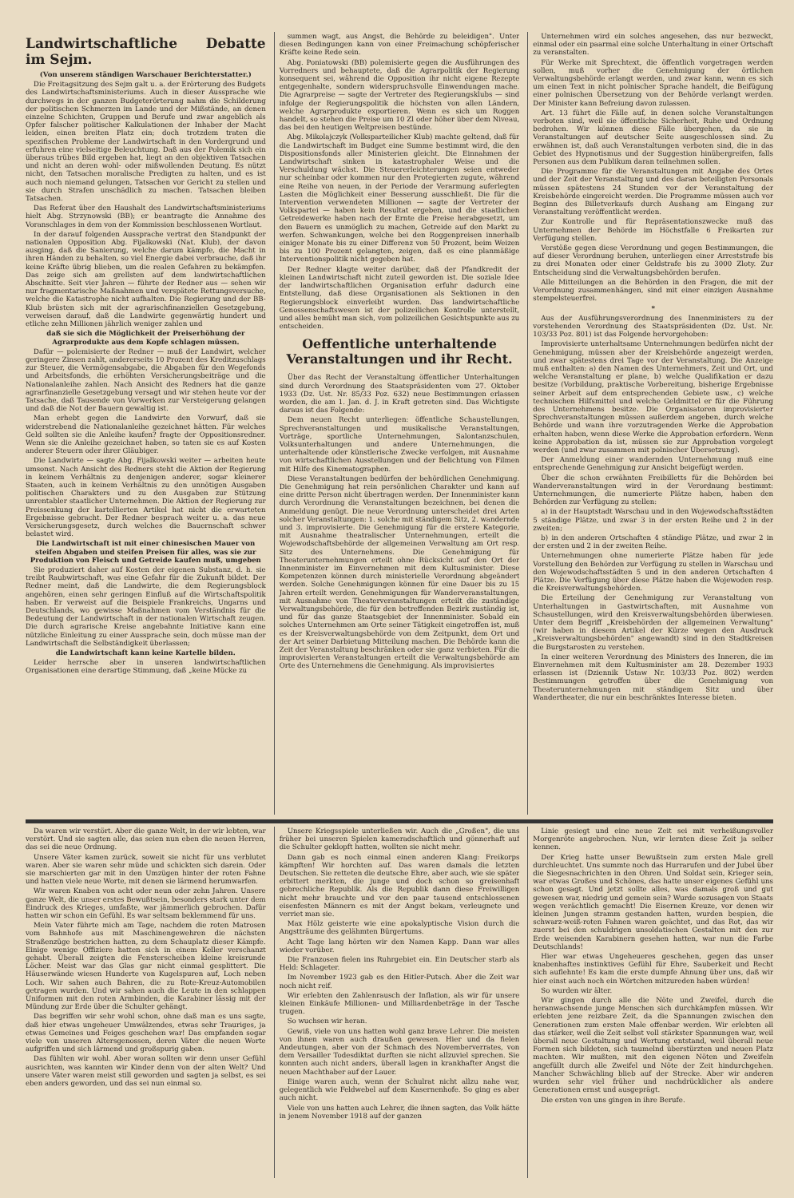Landwirtschaftliche Debatte im Sejm.
(Von unserem ständigen Warschauer Berichterstatter.)
Die Freitagsitzung des Sejm galt u. a. der Erörterung des Budgets des Landwirtschaftsministeriums. Auch in dieser Aussprache wie durchwegs in der ganzen Budgeterörterung nahm die Schilderung der politischen Schmerzen im Lande und der Mißstände, an denen einzelne Schichten, Gruppen und Berufe und zwar angeblich als Opfer falscher politischer Kalkulationen der Inhaber der Macht leiden, einen breiten Platz ein; doch trotzdem traten die spezifischen Probleme der Landwirtschaft in den Vordergrund und erfuhren eine vielseitige Beleuchtung. Daß aus der Polemik sich ein überaus trübes Bild ergeben hat, liegt an den objektiven Tatsachen und nicht an deren wohl- oder mißwollenden Deutung. Es nützt nicht, den Tatsachen moralische Predigten zu halten, und es ist auch noch niemand gelungen, Tatsachen vor Gericht zu stellen und sie durch Strafen unschädlich zu machen. Tatsachen bleiben Tatsachen.
Das Referat über den Haushalt des Landwirtschaftsministeriums hielt Abg. Strzynowski (BB); er beantragte die Annahme des Voranschlages in dem von der Kommission beschlossenen Wortlaut.
In der darauf folgenden Aussprache vertrat den Standpunkt der nationalen Opposition Abg. Fijalkowski (Nat. Klub), der davon ausging, daß die Sanierung, welche darum kämpfe, die Macht in ihren Händen zu behalten, so viel Energie dabei verbrauche, daß ihr keine Kräfte übrig blieben, um die realen Gefahren zu bekämpfen. Das zeige sich am grellsten auf dem landwirtschaftlichen Abschnitte. Seit vier Jahren — führte der Redner aus — sehen wir nur fragmentarische Maßnahmen und verspätete Rettungsversuche, welche die Katastrophe nicht aufhalten. Die Regierung und der BB-Klub brüsten sich mit der agrarischfinanziellen Gesetzgebung, verweisen darauf, daß die Landwirte gegenwärtig hundert und etliche zehn Millionen jährlich weniger zahlen und
daß sie sich die Möglichkeit der Preiserhöhung der Agrarprodukte aus dem Kopfe schlagen müssen.
Dafür — polemisierte der Redner — muß der Landwirt, welcher geringere Zinsen zahlt, andererseits 10 Prozent des Kreditzuschlags zur Steuer, die Vermögensabgabe, die Abgaben für den Wegefonds und Arbeitsfonds, die erhöhten Versicherungsbeiträge und die Nationalanleihe zahlen. Nach Ansicht des Redners hat die ganze agrarfinanzielle Gesetzgebung versagt und wir stehen heute vor der Tatsache, daß Tausende von Vorwerken zur Versteigerung gelangen und daß die Not der Bauern gewaltig ist.
Man erhebt gegen die Landwirte den Vorwurf, daß sie widerstrebend die Nationalanleihe gezeichnet hätten. Für welches Geld sollten sie die Anleihe kaufen? fragte der Oppositionsredner. Wenn sie die Anleihe gezeichnet haben, so taten sie es auf Kosten anderer Steuern oder ihrer Gläubiger.
Die Landwirte — sagte Abg. Fijalkowski weiter — arbeiten heute umsonst. Nach Ansicht des Redners steht die Aktion der Regierung in keinem Verhältnis zu denjenigen anderer, sogar kleinerer Staaten, auch in keinem Verhältnis zu den unnötigen Ausgaben politischen Charakters und zu den Ausgaben zur Stützung unrentabler staatlicher Unternehmen. Die Aktion der Regierung zur Preissenkung der kartellierten Artikel hat nicht die erwarteten Ergebnisse gebracht. Der Redner besprach weiter u. a. das neue Versicherungsgesetz, durch welches die Bauernschaft schwer belastet wird.
Die Landwirtschaft ist mit einer chinesischen Mauer von steifen Abgaben und steifen Preisen für alles, was sie zur Produktion von Fleisch und Getreide kaufen muß, umgeben
Sie produziert daher auf Kosten der eigenen Substanz, d. h. sie treibt Raubwirtschaft, was eine Gefahr für die Zukunft bildet. Der Redner meint, daß die Landwirte, die dem Regierungsblock angehören, einen sehr geringen Einfluß auf die Wirtschaftspolitik haben. Er verweist auf die Beispiele Frankreichs, Ungarns und Deutschlands, wo gewisse Maßnahmen vom Verständnis für die Bedeutung der Landwirtschaft in der nationalen Wirtschaft zeugen. Die durch agrarische Kreise angebahnte Initiative kann eine nützliche Einleitung zu einer Aussprache sein, doch müsse man der Landwirtschaft die Selbständigkeit überlassen;
die Landwirtschaft kann keine Kartelle bilden.
Leider herrsche aber in unseren landwirtschaftlichen Organisationen eine derartige Stimmung, daß „keine Mücke zu
summen wagt, aus Angst, die Behörde zu beleidigen". Unter diesen Bedingungen kann von einer Freimachung schöpferischer Kräfte keine Rede sein.
Abg. Poniatowski (BB) polemisierte gegen die Ausführungen des Vorredners und behauptete, daß die Agrarpolitik der Regierung konsequent sei, während die Opposition ihr nicht eigene Rezepte entgegenhalte, sondern widerspruchsvolle Einwendungen mache. Die Agrarpreise — sagte der Vertreter des Regierungsklubs — sind infolge der Regierungspolitik die höchsten von allen Ländern, welche Agrarprodukte exportieren. Wenn es sich um Roggen handelt, so stehen die Preise um 10 Zl oder höher über dem Niveau, das bei den heutigen Weltpreisen bestünde.
Abg. Mikolajczyk (Volksparteilicher Klub) machte geltend, daß für die Landwirtschaft im Budget eine Summe bestimmt wird, die den Dispositionsfonds aller Ministerien gleicht. Die Einnahmen der Landwirtschaft sinken in katastrophaler Weise und die Verschuldung wächst. Die Steuererleichterungen seien entweder nur scheinbar oder kommen nur den Protegierten zugute, während eine Reihe von neuen, in der Periode der Verarmung auferlegten Lasten die Möglichkeit einer Besserung ausschließt. Die für die Intervention verwendeten Millionen — sagte der Vertreter der Volkspartei — haben kein Resultat ergeben, und die staatlichen Getreidewerke haben nach der Ernte die Preise herabgesetzt, um den Bauern es unmöglich zu machen, Getreide auf den Markt zu werfen. Schwankungen, welche bei den Roggenpreisen innerhalb einiger Monate bis zu einer Differenz von 50 Prozent, beim Weizen bis zu 100 Prozent gelangten, zeigen, daß es eine planmäßige Interventionspolitik nicht gegeben hat.
Der Redner klagte weiter darüber, daß der Pfandkredit der kleinen Landwirtschaft nicht zuteil geworden ist. Die soziale Idee der landwirtschaftlichen Organisation erfuhr dadurch eine Entstellung, daß diese Organisationen als Sektionen in den Regierungsblock einverleibt wurden. Das landwirtschaftliche Genossenschaftswesen ist der polizeilichen Kontrolle unterstellt, und alles bemüht man sich, vom polizeilichen Gesichtspunkte aus zu entscheiden.
Oeffentliche unterhaltende Veranstaltungen und ihr Recht.
Über das Recht der Veranstaltung öffentlicher Unterhaltungen sind durch Verordnung des Staatspräsidenten vom 27. Oktober 1933 (Dz. Ust. Nr. 85/33 Poz. 632) neue Bestimmungen erlassen worden, die am 1. Jan. d. J. in Kraft getreten sind. Das Wichtigste daraus ist das Folgende:
Dem neuen Recht unterliegen: öffentliche Schaustellungen, Sprechveranstaltungen und musikalische Veranstaltungen, Vorträge, sportliche Unternehmungen, Salontanzschulen, Volksunterhaltungen und andere Unternehmungen, die unterhaltende oder künstlerische Zwecke verfolgen, mit Ausnahme von wirtschaftlichen Ausstellungen und der Belichtung von Filmen mit Hilfe des Kinematographen.
Diese Veranstaltungen bedürfen der behördlichen Genehmigung. Die Genehmigung hat rein persönlichen Charakter und kann auf eine dritte Person nicht übertragen werden. Der Innenminister kann durch Verordnung die Veranstaltungen bezeichnen, bei denen die Anmeldung genügt. Die neue Verordnung unterscheidet drei Arten solcher Veranstaltungen: 1. solche mit ständigem Sitz, 2. wandernde und 3. improvisierte. Die Genehmigung für die erstere Kategorie, mit Ausnahme theatralischer Unternehmungen, erteilt die Wojewodschaftsbehörde der allgemeinen Verwaltung am Ort resp. Sitz des Unternehmens. Die Genehmigung für Theaterunternehmungen erteilt ohne Rücksicht auf den Ort der Innenminister im Einvernehmen mit dem Kultusminister. Diese Kompetenzen können durch ministerielle Verordnung abgeändert werden. Solche Genehmigungen können für eine Dauer bis zu 15 Jahren erteilt werden. Genehmigungen für Wanderveranstaltungen, mit Ausnahme von Theaterveranstaltungen erteilt die zuständige Verwaltungsbehörde, die für den betreffenden Bezirk zuständig ist, und für das ganze Staatsgebiet der Innenminister. Sobald ein solches Unternehmen am Orte seiner Tätigkeit eingetroffen ist, muß es der Kreisverwaltungsbehörde von dem Zeitpunkt, dem Ort und der Art seiner Darbietung Mitteilung machen. Die Behörde kann die Zeit der Veranstaltung beschränken oder sie ganz verbieten. Für die improvisierten Veranstaltungen erteilt die Verwaltungsbehörde am Orte des Unternehmens die Genehmigung. Als improvisiertes
Unternehmen wird ein solches angesehen, das nur bezweckt, einmal oder ein paarmal eine solche Unterhaltung in einer Ortschaft zu veranstalten.
Für Werke mit Sprechtext, die öffentlich vorgetragen werden sollen, muß vorher die Genehmigung der örtlichen Verwaltungsbehörde erlangt werden, und zwar kann, wenn es sich um einen Text in nicht polnischer Sprache handelt, die Beifügung einer polnischen Übersetzung von der Behörde verlangt werden. Der Minister kann Befreiung davon zulassen.
Art. 13 führt die Fälle auf, in denen solche Veranstaltungen verboten sind, weil sie öffentliche Sicherheit, Ruhe und Ordnung bedrohen. Wir können diese Fälle übergehen, da sie in Veranstaltungen auf deutscher Seite ausgeschlossen sind. Zu erwähnen ist, daß auch Veranstaltungen verboten sind, die in das Gebiet des Hypnotismus und der Suggestion hinübergreifen, falls Personen aus dem Publikum daran teilnehmen sollen.
Die Programme für die Veranstaltungen mit Angabe des Ortes und der Zeit der Veranstaltung und des daran beteiligten Personals müssen spätestens 24 Stunden vor der Veranstaltung der Kreisbehörde eingereicht werden. Die Programme müssen auch vor Beginn des Billetverkaufs durch Aushang am Eingang zur Veranstaltung veröffentlicht werden.
Zur Kontrolle und für Repräsentationszwecke muß das Unternehmen der Behörde im Höchstfalle 6 Freikarten zur Verfügung stellen.
Verstöße gegen diese Verordnung und gegen Bestimmungen, die auf dieser Verordnung beruhen, unterliegen einer Arreststrafe bis zu drei Monaten oder einer Geldstrafe bis zu 3000 Zloty. Zur Entscheidung sind die Verwaltungsbehörden berufen.
Alle Mitteilungen an die Behörden in den Fragen, die mit der Verordnung zusammenhängen, sind mit einer einzigen Ausnahme stempelsteuerfrei.
*
Aus der Ausführungsverordnung des Innenministers zu der vorstehenden Verordnung des Staatspräsidenten (Dz. Ust. Nr. 103/33 Poz. 801) ist das Folgende hervorgehoben:
Improvisierte unterhaltsame Unternehmungen bedürfen nicht der Genehmigung, müssen aber der Kreisbehörde angezeigt werden, und zwar spätestens drei Tage vor der Veranstaltung. Die Anzeige muß enthalten: a) den Namen des Unternehmers, Zeit und Ort, und welche Veranstaltung er plane, b) welche Qualifikation er dazu besitze (Vorbildung, praktische Vorbereitung, bisherige Ergebnisse seiner Arbeit auf dem entsprechenden Gebiete usw., c) welche technischen Hilfsmittel und welche Geldmittel er für die Führung des Unternehmens besitze. Die Organisatoren improvisierter Sprechveranstaltungen müssen außerdem angeben, durch welche Behörde und wann ihre vorzutragenden Werke die Approbation erhalten haben, wenn diese Werke die Approbation erfordern. Wenn keine Approbation da ist, müssen sie zur Approbation vorgelegt werden (und zwar zusammen mit polnischer Übersetzung).
Der Anmeldung einer wandernden Unternehmung muß eine entsprechende Genehmigung zur Ansicht beigefügt werden.
Über die schon erwähnten Freibilletts für die Behörden bei Wanderveranstaltungen wird in der Verordnung bestimmt: Unternehmungen, die numerierte Plätze haben, haben den Behörden zur Verfügung zu stellen:
a) in der Hauptstadt Warschau und in den Wojewodschaftsstädten 5 ständige Plätze, und zwar 3 in der ersten Reihe und 2 in der zweiten;
b) in den anderen Ortschaften 4 ständige Plätze, und zwar 2 in der ersten und 2 in der zweiten Reihe.
Unternehmungen ohne numerierte Plätze haben für jede Vorstellung den Behörden zur Verfügung zu stellen in Warschau und den Wojewodschaftsstädten 5 und in den anderen Ortschaften 4 Plätze. Die Verfügung über diese Plätze haben die Wojewoden resp. die Kreisverwaltungsbehörden.
Die Erteilung der Genehmigung zur Veranstaltung von Unterhaltungen in Gastwirtschaften, mit Ausnahme von Schaustellungen, wird den Kreisverwaltungsbehörden überwiesen. Unter dem Begriff „Kreisbehörden der allgemeinen Verwaltung" (wir haben in diesem Artikel der Kürze wegen den Ausdruck „Kreisverwaltungsbehörden" angewandt) sind in den Stadtkreisen die Burgstarosten zu verstehen.
In einer weiteren Verordnung des Ministers des Inneren, die im Einvernehmen mit dem Kultusminister am 28. Dezember 1933 erlassen ist (Dziennik Ustaw Nr. 103/33 Poz. 802) werden Bestimmungen getroffen über die Genehmigung von Theaterunternehmungen mit ständigem Sitz und über Wandertheater, die nur ein beschränktes Interesse bieten.
Da waren wir verstört. Aber die ganze Welt, in der wir lebten, war verstört. Und sie sagten alle, das seien nun eben die neuen Herren, das sei die neue Ordnung.
Unsere Väter kamen zurück, soweit sie nicht für uns verblutet waren. Aber sie waren sehr müde und schickten sich darein. Oder sie marschierten gar mit in den Umzügen hinter der roten Fahne und hatten viele neue Worte, mit denen sie lärmend herumwarfen.
Wir waren Knaben von acht oder neun oder zehn Jahren. Unsere ganze Welt, die unser erstes Bewußtsein, besonders stark unter dem Eindruck des Krieges, umfaßte, war jämmerlich gebrochen. Dafür hatten wir schon ein Gefühl. Es war seltsam beklemmend für uns.
Mein Vater führte mich am Tage, nachdem die roten Matrosen vom Bahnhofe aus mit Maschinengewehren die nächsten Straßenzüge bestrichen hatten, zu dem Schauplatz dieser Kämpfe. Einige wenige Offiziere hatten sich in einem Keller verschanzt gehabt. Überall zeigten die Fensterscheiben kleine kreisrunde Löcher. Meist war das Glas gar nicht einmal gesplittert. Die Häuserwände wiesen Hunderte von Kugelspuren auf, Loch neben Loch. Wir sahen auch Bahren, die zu Rote-Kreuz-Automobilen getragen wurden. Und wir sahen auch die Leute in den schlappen Uniformen mit den roten Armbinden, die Karabiner lässig mit der Mündung zur Erde über die Schulter gehängt.
Das begriffen wir sehr wohl schon, ohne daß man es uns sagte, daß hier etwas ungeheuer Umwälzendes, etwas sehr Trauriges, ja etwas Gemeines und Feiges geschehen war! Das empfanden sogar viele von unseren Altersgenossen, deren Väter die neuen Worte aufgriffen und sich lärmend und großspurig gaben.
Das fühlten wir wohl. Aber woran sollten wir denn unser Gefühl ausrichten, was kannten wir Kinder denn von der alten Welt? Und unsere Väter waren meist still geworden und sagten ja selbst, es sei eben anders geworden, und das sei nun einmal so.
Unsere Kriegsspiele unterließen wir. Auch die „Großen", die uns früher bei unseren Spielen kameradschaftlich und gönnerhaft auf die Schulter geklopft hatten, wollten sie nicht mehr.
Dann gab es noch einmal einen anderen Klang: Freikorps kämpften! Wir horchten auf. Das waren damals die letzten Deutschen. Sie retteten die deutsche Ehre, aber auch, wie sie später erbittert merkten, die junge und doch schon so greisenhaft gebrechliche Republik. Als die Republik dann diese Freiwilligen nicht mehr brauchte und vor den paar tausend entschlossenen eisenfesten Männern es mit der Angst bekam, verleugnete und verriet man sie.
Max Hölz geisterte wie eine apokalyptische Vision durch die Angstträume des gelähmten Bürgertums.
Acht Tage lang hörten wir den Namen Kapp. Dann war alles wieder vorüber.
Die Franzosen fielen ins Ruhrgebiet ein. Ein Deutscher starb als Held: Schlageter.
Im November 1923 gab es den Hitler-Putsch. Aber die Zeit war noch nicht reif.
Wir erlebten den Zahlenrausch der Inflation, als wir für unsere kleinen Einkäufe Millionen- und Milliardenbeträge in der Tasche trugen.
So wuchsen wir heran.
Gewiß, viele von uns hatten wohl ganz brave Lehrer. Die meisten von ihnen waren auch draußen gewesen. Hier und da fielen Andeutungen, aber von der Schmach des Novemberverrates, von dem Versailler Todesdiktat durften sie nicht allzuviel sprechen. Sie konnten auch nicht anders, überall lagen in krankhafter Angst die neuen Machthaber auf der Lauer.
Einige waren auch, wenn der Schulrat nicht allzu nahe war, gelegentlich wie Feldwebel auf dem Kasernenhofe. So ging es aber auch nicht.
Viele von uns hatten auch Lehrer, die ihnen sagten, das Volk hätte in jenem November 1918 auf der ganzen
Linie gesiegt und eine neue Zeit sei mit verheißungsvoller Morgenröte angebrochen. Nun, wir lernten diese Zeit ja selber kennen.
Der Krieg hatte unser Bewußtsein zum ersten Male grell durchleuchtet. Uns summte noch das Hurrarufen und der Jubel über die Siegesnachrichten in den Ohren. Und Soldat sein, Krieger sein, war etwas Großes und Schönes, das hatte unser eigenes Gefühl uns schon gesagt. Und jetzt sollte alles, was damals groß und gut gewesen war, niedrig und gemein sein? Wurde sozusagen von Staats wegen verächtlich gemacht! Die Eisernen Kreuze, vor denen wir kleinen Jungen stramm gestanden hatten, wurden bespien, die schwarz-weiß-roten Fahnen waren geächtet, und das Rot, das wir zuerst bei den schuldrigen unsoldatischen Gestalten mit den zur Erde weisenden Karabinern gesehen hatten, war nun die Farbe Deutschlands!
Hier war etwas Ungeheueres geschehen, gegen das unser knabenhaftes instinktives Gefühl für Ehre, Sauberkeit und Recht sich auflehnte! Es kam die erste dumpfe Ahnung über uns, daß wir hier einst auch noch ein Wörtchen mitzureden haben würden!
So wurden wir älter.
Wir gingen durch alle die Nöte und Zweifel, durch die heranwachsende junge Menschen sich durchkämpfen müssen. Wir erlebten jene reizbare Zeit, da die Spannungen zwischen den Generationen zum ersten Male offenbar werden. Wir erlebten all das stärker, weil die Zeit selbst voll stärkster Spannungen war, weil überall neue Gestaltung und Wertung entstand, weil überall neue Formen sich bildeten, sich taumelnd überstürzten und neuen Platz machten. Wir mußten, mit den eigenen Nöten und Zweifeln angefüllt durch alle Zweifel und Nöte der Zeit hindurchgehen. Mancher Schwächling blieb auf der Strecke. Aber wir anderen wurden sehr viel früher und nachdrücklicher als andere Generationen ernst und ausgeprägt.
Die ersten von uns gingen in ihre Berufe.